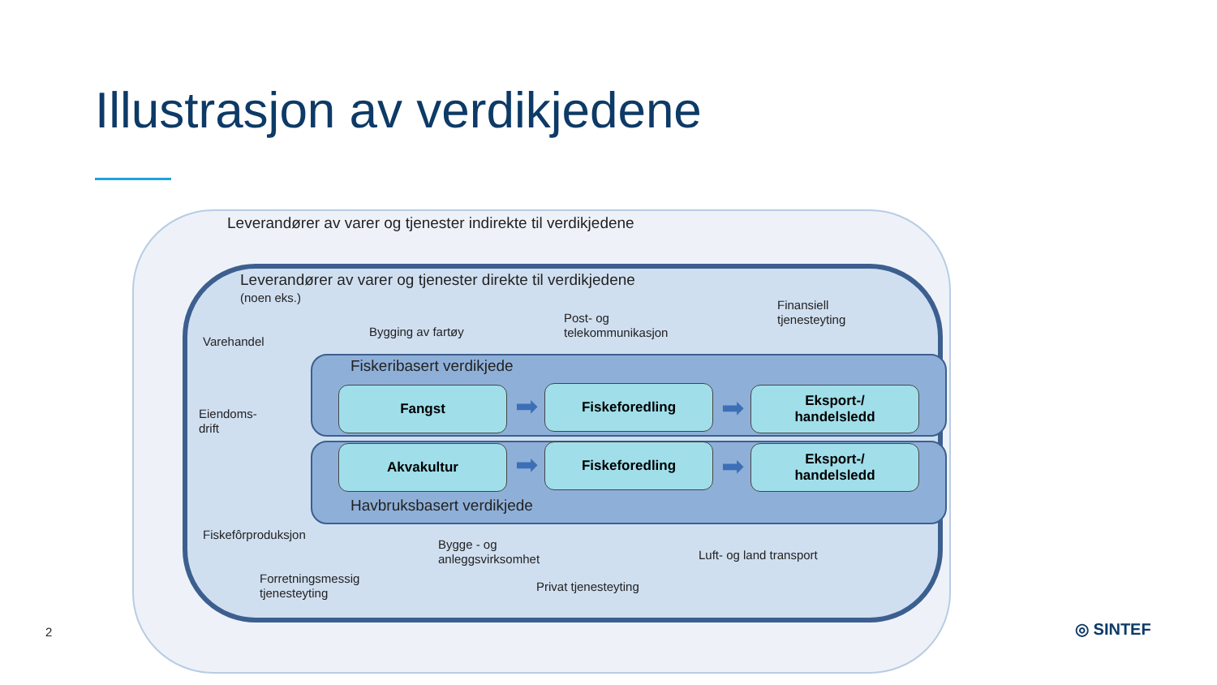Illustrasjon av verdikjedene
Leverandører av varer og tjenester indirekte til verdikjedene
Leverandører av varer og tjenester direkte til verdikjedene
(noen eks.)
Varehandel
Bygging av fartøy
Post- og
telekommunikasjon
Finansiell
tjenesteyting
Eiendoms-
drift
Fiskeribasert verdikjede
Fangst ➡ Fiskeforedling ➡
Eksport-/
handelsledd
Akvakultur ➡ Fiskeforedling ➡
Eksport-/
handelsledd
Havbruksbasert verdikjede
Fiskefôrproduksjon
Bygge - og
anleggsvirksomhet
Luft- og land transport
Forretningsmessig
tjenesteyting
Privat tjenesteyting
2 ◎ SINTEF